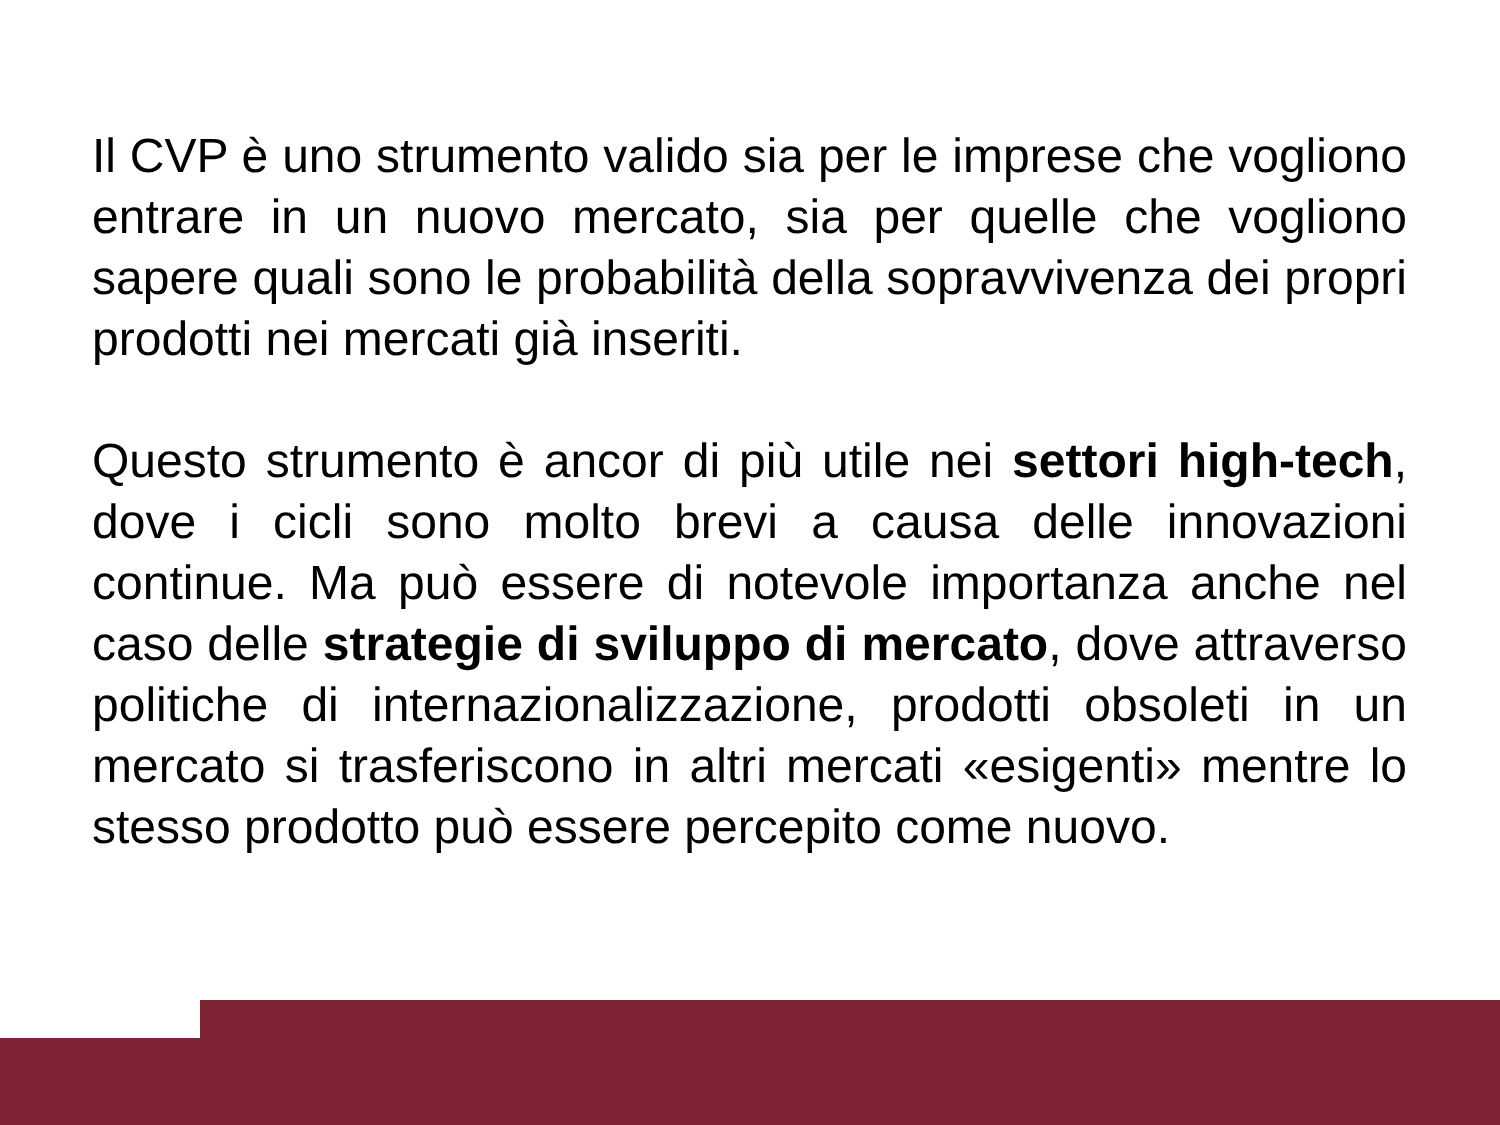Il CVP è uno strumento valido sia per le imprese che vogliono entrare in un nuovo mercato, sia per quelle che vogliono sapere quali sono le probabilità della sopravvivenza dei propri prodotti nei mercati già inseriti.
Questo strumento è ancor di più utile nei settori high-tech, dove i cicli sono molto brevi a causa delle innovazioni continue. Ma può essere di notevole importanza anche nel caso delle strategie di sviluppo di mercato, dove attraverso politiche di internazionalizzazione, prodotti obsoleti in un mercato si trasferiscono in altri mercati «esigenti» mentre lo stesso prodotto può essere percepito come nuovo.